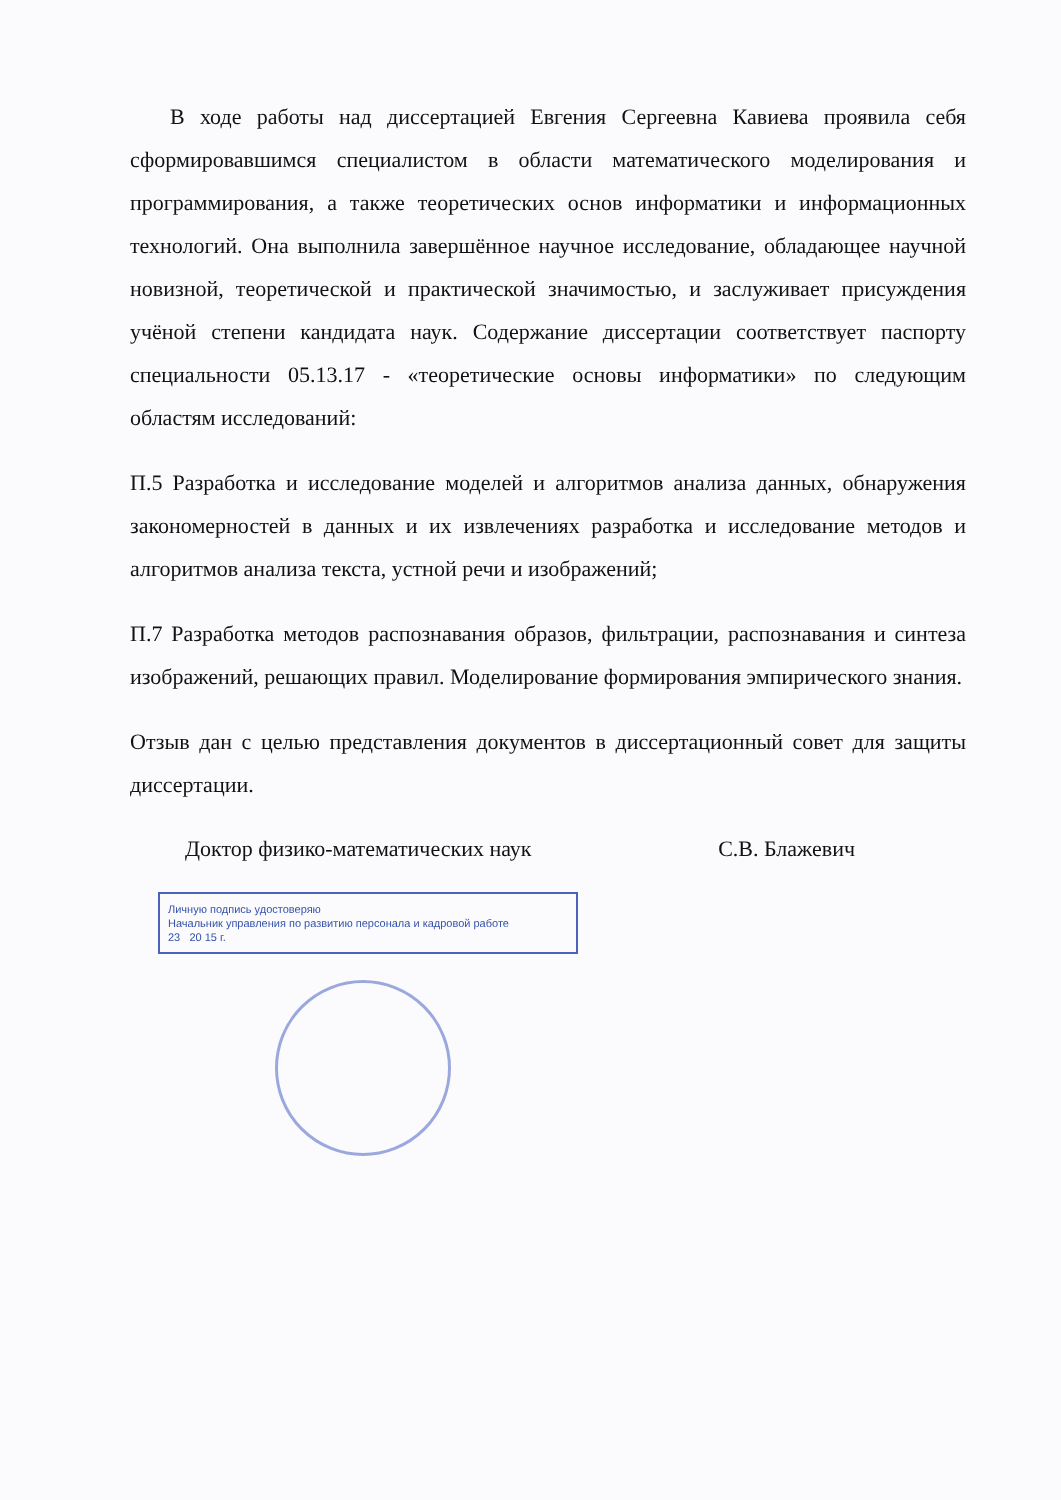В ходе работы над диссертацией Евгения Сергеевна Кавиева проявила себя сформировавшимся специалистом в области математического моделирования и программирования, а также теоретических основ информатики и информационных технологий. Она выполнила завершённое научное исследование, обладающее научной новизной, теоретической и практической значимостью, и заслуживает присуждения учёной степени кандидата наук. Содержание диссертации соответствует паспорту специальности 05.13.17 - «теоретические основы информатики» по следующим областям исследований:
П.5 Разработка и исследование моделей и алгоритмов анализа данных, обнаружения закономерностей в данных и их извлечениях разработка и исследование методов и алгоритмов анализа текста, устной речи и изображений;
П.7 Разработка методов распознавания образов, фильтрации, распознавания и синтеза изображений, решающих правил. Моделирование формирования эмпирического знания.
Отзыв дан с целью представления документов в диссертационный совет для защиты диссертации.
Доктор физико-математических наук С.В. Блажевич
Личную подпись удостоверяю
Начальник управления по развитию персонала и кадровой работе
23 20 15 г.